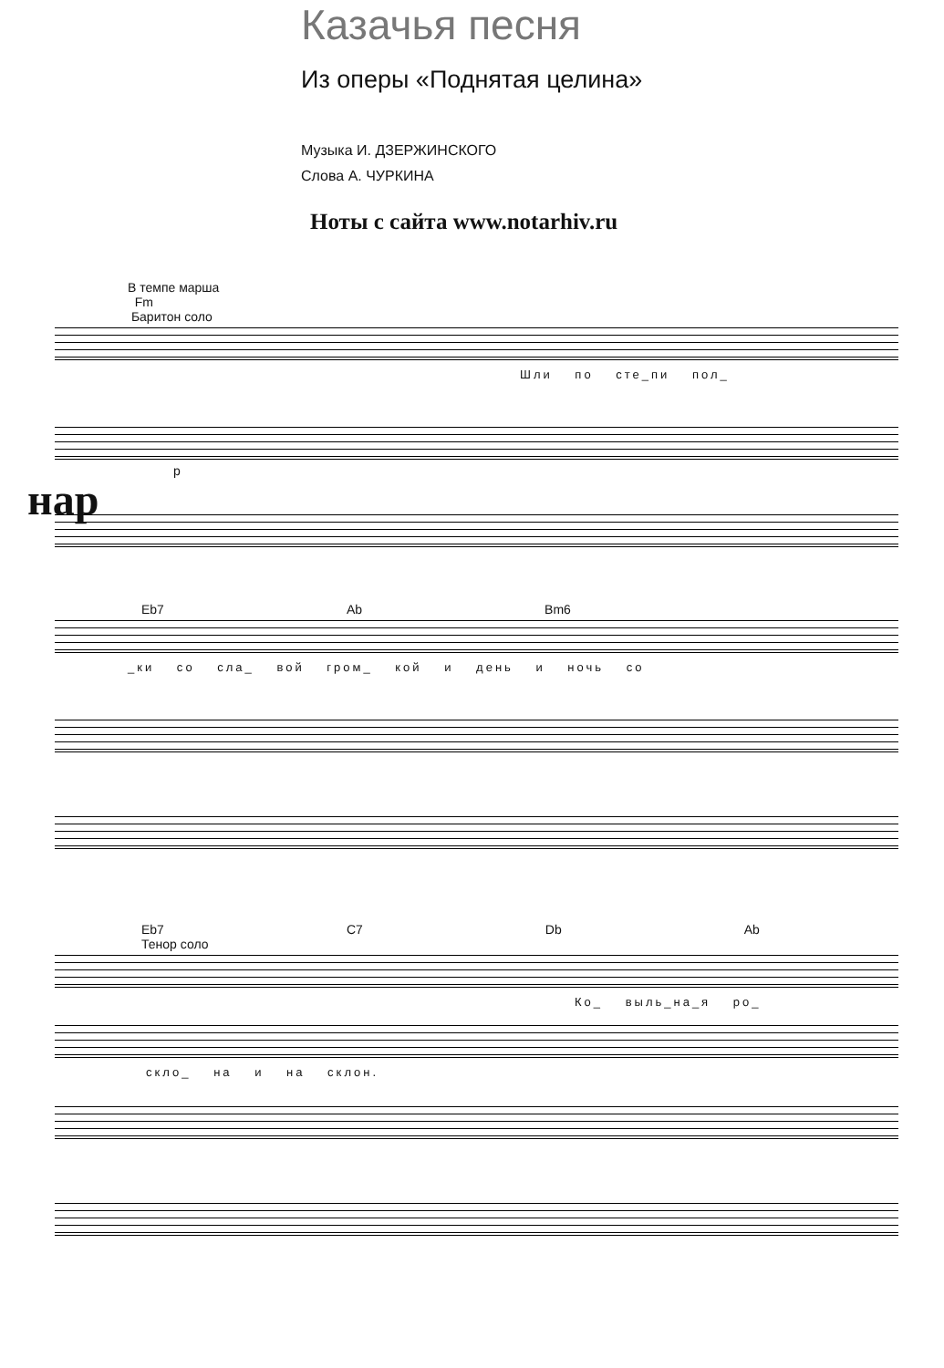Казачья песня
Из оперы «Поднятая целина»
Музыка И. ДЗЕРЖИНСКОГО
Слова А. ЧУРКИНА
Ноты с сайта www.notarhiv.ru
В темпе марша
Fm
Баритон соло
Шли по сте_пи пол_
p
нар
Eb7 Ab Bm6
_ки со сла_ вой гром_ кой и день и ночь со
Eb7 C7 Db Ab
Тенор соло
Ко_ выль_на_я ро_
скло_ на и на склон.